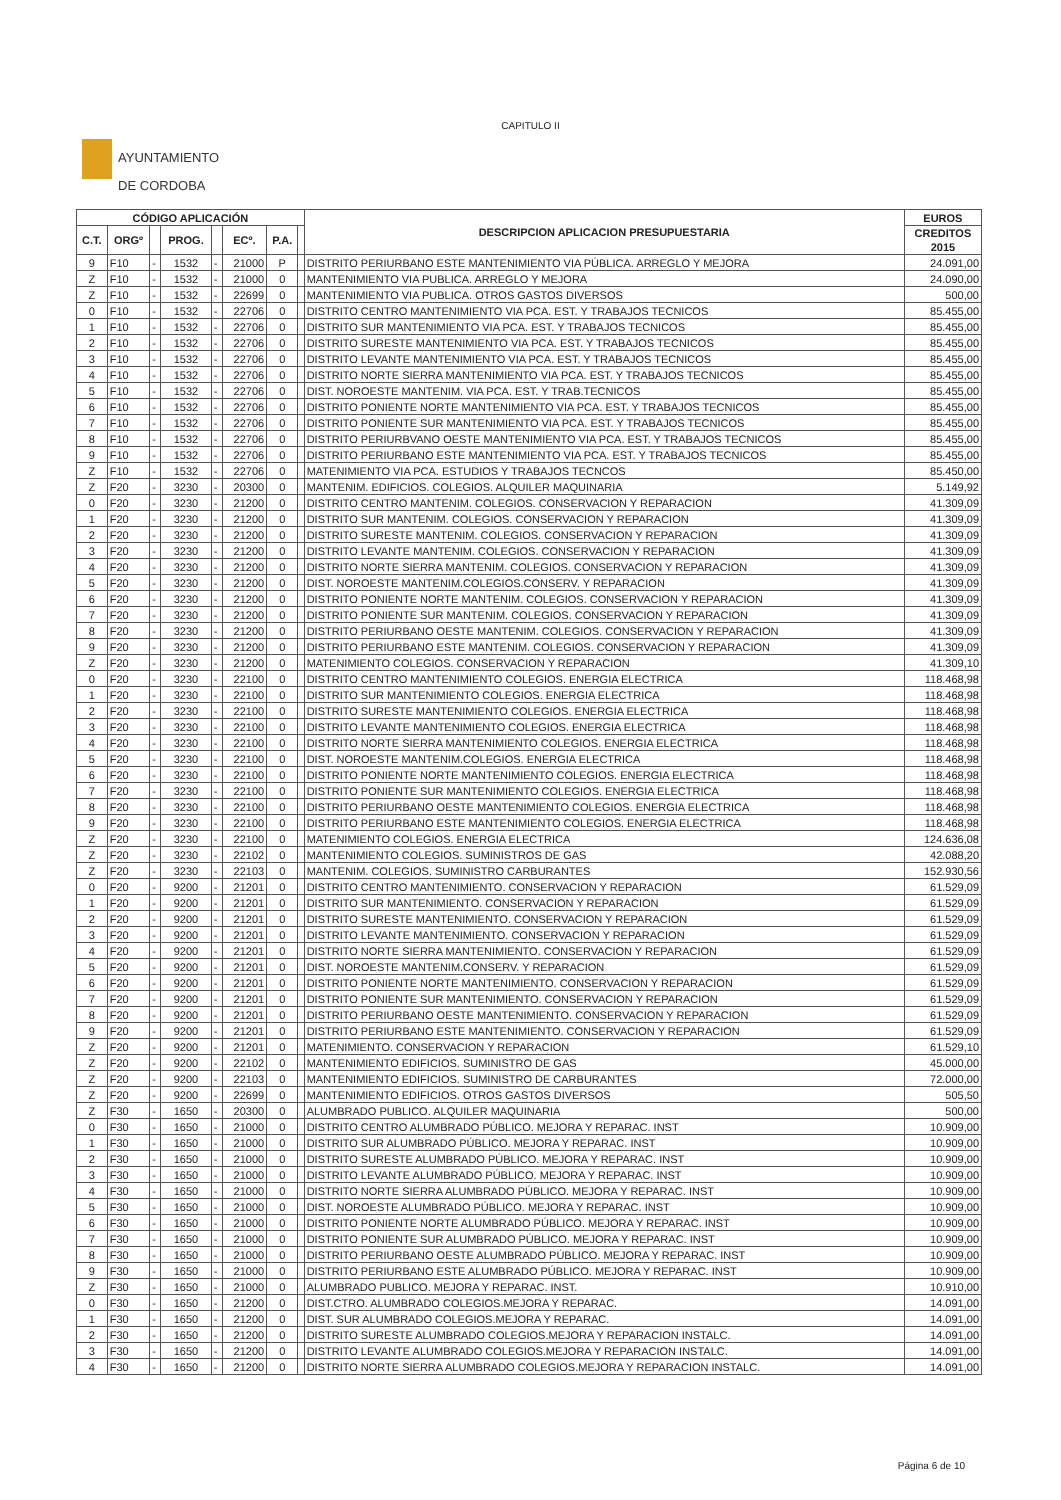CAPITULO II
AYUNTAMIENTO
DE CORDOBA
| CÓDIGO APLICACIÓN | | | | | | | | DESCRIPCION APLICACION PRESUPUESTARIA | EUROS |
| --- | --- | --- | --- | --- | --- | --- | --- | --- | --- |
| C.T. | ORGº | | PROG. | | ECº. | P.A. | | | CREDITOS 2015 |
| 9 | F10 | - | 1532 | - | 21000 | P | | DISTRITO PERIURBANO ESTE MANTENIMIENTO VIA PÚBLICA. ARREGLO Y MEJORA | 24.091,00 |
| Z | F10 | - | 1532 | - | 21000 | 0 | | MANTENIMIENTO VIA PUBLICA. ARREGLO Y MEJORA | 24.090,00 |
| Z | F10 | - | 1532 | - | 22699 | 0 | | MANTENIMIENTO VIA PUBLICA. OTROS GASTOS DIVERSOS | 500,00 |
| 0 | F10 | - | 1532 | - | 22706 | 0 | | DISTRITO CENTRO MANTENIMIENTO VIA PCA. EST. Y TRABAJOS TECNICOS | 85.455,00 |
| 1 | F10 | - | 1532 | - | 22706 | 0 | | DISTRITO SUR MANTENIMIENTO VIA PCA. EST. Y TRABAJOS TECNICOS | 85.455,00 |
| 2 | F10 | - | 1532 | - | 22706 | 0 | | DISTRITO SURESTE MANTENIMIENTO VIA PCA. EST. Y TRABAJOS TECNICOS | 85.455,00 |
| 3 | F10 | - | 1532 | - | 22706 | 0 | | DISTRITO LEVANTE MANTENIMIENTO VIA PCA. EST. Y TRABAJOS TECNICOS | 85.455,00 |
| 4 | F10 | - | 1532 | - | 22706 | 0 | | DISTRITO NORTE SIERRA MANTENIMIENTO VIA PCA. EST. Y TRABAJOS TECNICOS | 85.455,00 |
| 5 | F10 | - | 1532 | - | 22706 | 0 | | DIST. NOROESTE MANTENIM. VIA PCA. EST. Y TRAB.TECNICOS | 85.455,00 |
| 6 | F10 | - | 1532 | - | 22706 | 0 | | DISTRITO PONIENTE NORTE MANTENIMIENTO VIA PCA. EST. Y TRABAJOS TECNICOS | 85.455,00 |
| 7 | F10 | - | 1532 | - | 22706 | 0 | | DISTRITO PONIENTE SUR MANTENIMIENTO VIA PCA. EST. Y TRABAJOS TECNICOS | 85.455,00 |
| 8 | F10 | - | 1532 | - | 22706 | 0 | | DISTRITO PERIURBVANO OESTE MANTENIMIENTO VIA PCA. EST. Y TRABAJOS TECNICOS | 85.455,00 |
| 9 | F10 | - | 1532 | - | 22706 | 0 | | DISTRITO PERIURBANO ESTE MANTENIMIENTO VIA PCA. EST. Y TRABAJOS TECNICOS | 85.455,00 |
| Z | F10 | - | 1532 | - | 22706 | 0 | | MATENIMIENTO VIA PCA. ESTUDIOS Y TRABAJOS TECNCOS | 85.450,00 |
| Z | F20 | - | 3230 | - | 20300 | 0 | | MANTENIM. EDIFICIOS. COLEGIOS. ALQUILER MAQUINARIA | 5.149,92 |
| 0 | F20 | - | 3230 | - | 21200 | 0 | | DISTRITO CENTRO MANTENIM. COLEGIOS. CONSERVACION Y REPARACION | 41.309,09 |
| 1 | F20 | - | 3230 | - | 21200 | 0 | | DISTRITO SUR MANTENIM. COLEGIOS. CONSERVACION Y REPARACION | 41.309,09 |
| 2 | F20 | - | 3230 | - | 21200 | 0 | | DISTRITO SURESTE MANTENIM. COLEGIOS. CONSERVACION Y REPARACION | 41.309,09 |
| 3 | F20 | - | 3230 | - | 21200 | 0 | | DISTRITO LEVANTE MANTENIM. COLEGIOS. CONSERVACION Y REPARACION | 41.309,09 |
| 4 | F20 | - | 3230 | - | 21200 | 0 | | DISTRITO NORTE SIERRA MANTENIM. COLEGIOS. CONSERVACION Y REPARACION | 41.309,09 |
| 5 | F20 | - | 3230 | - | 21200 | 0 | | DIST. NOROESTE MANTENIM.COLEGIOS.CONSERV. Y REPARACION | 41.309,09 |
| 6 | F20 | - | 3230 | - | 21200 | 0 | | DISTRITO PONIENTE NORTE MANTENIM. COLEGIOS. CONSERVACION Y REPARACION | 41.309,09 |
| 7 | F20 | - | 3230 | - | 21200 | 0 | | DISTRITO PONIENTE SUR MANTENIM. COLEGIOS. CONSERVACION Y REPARACION | 41.309,09 |
| 8 | F20 | - | 3230 | - | 21200 | 0 | | DISTRITO PERIURBANO OESTE MANTENIM. COLEGIOS. CONSERVACION Y REPARACION | 41.309,09 |
| 9 | F20 | - | 3230 | - | 21200 | 0 | | DISTRITO PERIURBANO ESTE MANTENIM. COLEGIOS. CONSERVACION Y REPARACION | 41.309,09 |
| Z | F20 | - | 3230 | - | 21200 | 0 | | MATENIMIENTO COLEGIOS. CONSERVACION Y REPARACION | 41.309,10 |
| 0 | F20 | - | 3230 | - | 22100 | 0 | | DISTRITO CENTRO MANTENIMIENTO COLEGIOS. ENERGIA ELECTRICA | 118.468,98 |
| 1 | F20 | - | 3230 | - | 22100 | 0 | | DISTRITO SUR MANTENIMIENTO COLEGIOS. ENERGIA ELECTRICA | 118.468,98 |
| 2 | F20 | - | 3230 | - | 22100 | 0 | | DISTRITO SURESTE MANTENIMIENTO COLEGIOS. ENERGIA ELECTRICA | 118.468,98 |
| 3 | F20 | - | 3230 | - | 22100 | 0 | | DISTRITO LEVANTE MANTENIMIENTO COLEGIOS. ENERGIA ELECTRICA | 118.468,98 |
| 4 | F20 | - | 3230 | - | 22100 | 0 | | DISTRITO NORTE SIERRA MANTENIMIENTO COLEGIOS. ENERGIA ELECTRICA | 118.468,98 |
| 5 | F20 | - | 3230 | - | 22100 | 0 | | DIST. NOROESTE MANTENIM.COLEGIOS. ENERGIA ELECTRICA | 118.468,98 |
| 6 | F20 | - | 3230 | - | 22100 | 0 | | DISTRITO PONIENTE NORTE MANTENIMIENTO COLEGIOS. ENERGIA ELECTRICA | 118.468,98 |
| 7 | F20 | - | 3230 | - | 22100 | 0 | | DISTRITO PONIENTE SUR MANTENIMIENTO COLEGIOS. ENERGIA ELECTRICA | 118.468,98 |
| 8 | F20 | - | 3230 | - | 22100 | 0 | | DISTRITO PERIURBANO OESTE MANTENIMIENTO COLEGIOS. ENERGIA ELECTRICA | 118.468,98 |
| 9 | F20 | - | 3230 | - | 22100 | 0 | | DISTRITO PERIURBANO ESTE MANTENIMIENTO COLEGIOS. ENERGIA ELECTRICA | 118.468,98 |
| Z | F20 | - | 3230 | - | 22100 | 0 | | MATENIMIENTO COLEGIOS. ENERGIA ELECTRICA | 124.636,08 |
| Z | F20 | - | 3230 | - | 22102 | 0 | | MANTENIMIENTO COLEGIOS. SUMINISTROS DE GAS | 42.088,20 |
| Z | F20 | - | 3230 | - | 22103 | 0 | | MANTENIM. COLEGIOS. SUMINISTRO CARBURANTES | 152.930,56 |
| 0 | F20 | - | 9200 | - | 21201 | 0 | | DISTRITO CENTRO MANTENIMIENTO. CONSERVACION Y REPARACION | 61.529,09 |
| 1 | F20 | - | 9200 | - | 21201 | 0 | | DISTRITO SUR MANTENIMIENTO. CONSERVACION Y REPARACION | 61.529,09 |
| 2 | F20 | - | 9200 | - | 21201 | 0 | | DISTRITO SURESTE MANTENIMIENTO. CONSERVACION Y REPARACION | 61.529,09 |
| 3 | F20 | - | 9200 | - | 21201 | 0 | | DISTRITO LEVANTE MANTENIMIENTO. CONSERVACION Y REPARACION | 61.529,09 |
| 4 | F20 | - | 9200 | - | 21201 | 0 | | DISTRITO NORTE SIERRA MANTENIMIENTO. CONSERVACION Y REPARACION | 61.529,09 |
| 5 | F20 | - | 9200 | - | 21201 | 0 | | DIST. NOROESTE MANTENIM.CONSERV. Y REPARACION | 61.529,09 |
| 6 | F20 | - | 9200 | - | 21201 | 0 | | DISTRITO PONIENTE NORTE MANTENIMIENTO. CONSERVACION Y REPARACION | 61.529,09 |
| 7 | F20 | - | 9200 | - | 21201 | 0 | | DISTRITO PONIENTE SUR MANTENIMIENTO. CONSERVACION Y REPARACION | 61.529,09 |
| 8 | F20 | - | 9200 | - | 21201 | 0 | | DISTRITO PERIURBANO OESTE MANTENIMIENTO. CONSERVACION Y REPARACION | 61.529,09 |
| 9 | F20 | - | 9200 | - | 21201 | 0 | | DISTRITO PERIURBANO ESTE MANTENIMIENTO. CONSERVACION Y REPARACION | 61.529,09 |
| Z | F20 | - | 9200 | - | 21201 | 0 | | MATENIMIENTO. CONSERVACION Y REPARACION | 61.529,10 |
| Z | F20 | - | 9200 | - | 22102 | 0 | | MANTENIMIENTO EDIFICIOS. SUMINISTRO DE GAS | 45.000,00 |
| Z | F20 | - | 9200 | - | 22103 | 0 | | MANTENIMIENTO EDIFICIOS. SUMINISTRO DE CARBURANTES | 72.000,00 |
| Z | F20 | - | 9200 | - | 22699 | 0 | | MANTENIMIENTO EDIFICIOS. OTROS GASTOS DIVERSOS | 505,50 |
| Z | F30 | - | 1650 | - | 20300 | 0 | | ALUMBRADO PUBLICO. ALQUILER MAQUINARIA | 500,00 |
| 0 | F30 | - | 1650 | - | 21000 | 0 | | DISTRITO CENTRO ALUMBRADO PÚBLICO. MEJORA Y REPARAC. INST | 10.909,00 |
| 1 | F30 | - | 1650 | - | 21000 | 0 | | DISTRITO SUR ALUMBRADO PÚBLICO. MEJORA Y REPARAC. INST | 10.909,00 |
| 2 | F30 | - | 1650 | - | 21000 | 0 | | DISTRITO SURESTE ALUMBRADO PÚBLICO. MEJORA Y REPARAC. INST | 10.909,00 |
| 3 | F30 | - | 1650 | - | 21000 | 0 | | DISTRITO LEVANTE ALUMBRADO PÚBLICO. MEJORA Y REPARAC. INST | 10.909,00 |
| 4 | F30 | - | 1650 | - | 21000 | 0 | | DISTRITO NORTE SIERRA ALUMBRADO PÚBLICO. MEJORA Y REPARAC. INST | 10.909,00 |
| 5 | F30 | - | 1650 | - | 21000 | 0 | | DIST. NOROESTE ALUMBRADO PÚBLICO. MEJORA Y REPARAC. INST | 10.909,00 |
| 6 | F30 | - | 1650 | - | 21000 | 0 | | DISTRITO PONIENTE NORTE ALUMBRADO PÚBLICO. MEJORA Y REPARAC. INST | 10.909,00 |
| 7 | F30 | - | 1650 | - | 21000 | 0 | | DISTRITO PONIENTE SUR ALUMBRADO PÚBLICO. MEJORA Y REPARAC. INST | 10.909,00 |
| 8 | F30 | - | 1650 | - | 21000 | 0 | | DISTRITO PERIURBANO OESTE ALUMBRADO PÚBLICO. MEJORA Y REPARAC. INST | 10.909,00 |
| 9 | F30 | - | 1650 | - | 21000 | 0 | | DISTRITO PERIURBANO ESTE ALUMBRADO PÚBLICO. MEJORA Y REPARAC. INST | 10.909,00 |
| Z | F30 | - | 1650 | - | 21000 | 0 | | ALUMBRADO PUBLICO. MEJORA Y REPARAC. INST. | 10.910,00 |
| 0 | F30 | - | 1650 | - | 21200 | 0 | | DIST.CTRO. ALUMBRADO COLEGIOS.MEJORA Y REPARAC. | 14.091,00 |
| 1 | F30 | - | 1650 | - | 21200 | 0 | | DIST. SUR ALUMBRADO COLEGIOS.MEJORA Y REPARAC. | 14.091,00 |
| 2 | F30 | - | 1650 | - | 21200 | 0 | | DISTRITO SURESTE ALUMBRADO COLEGIOS.MEJORA Y REPARACION INSTALC. | 14.091,00 |
| 3 | F30 | - | 1650 | - | 21200 | 0 | | DISTRITO LEVANTE ALUMBRADO COLEGIOS.MEJORA Y REPARACION INSTALC. | 14.091,00 |
| 4 | F30 | - | 1650 | - | 21200 | 0 | | DISTRITO NORTE SIERRA ALUMBRADO COLEGIOS.MEJORA Y REPARACION INSTALC. | 14.091,00 |
Página 6 de 10